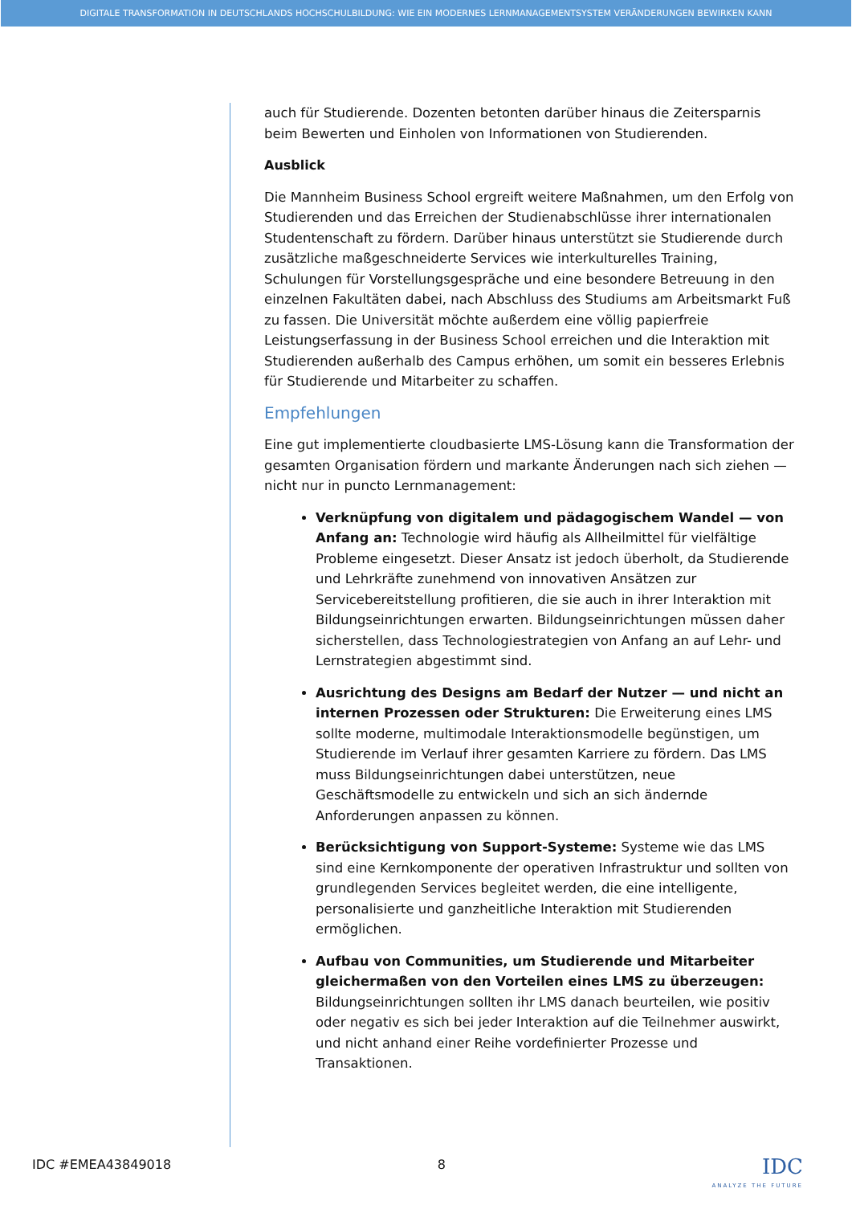DIGITALE TRANSFORMATION IN DEUTSCHLANDS HOCHSCHULBILDUNG: WIE EIN MODERNES LERNMANAGEMENTSYSTEM VERÄNDERUNGEN BEWIRKEN KANN
auch für Studierende. Dozenten betonten darüber hinaus die Zeitersparnis beim Bewerten und Einholen von Informationen von Studierenden.
Ausblick
Die Mannheim Business School ergreift weitere Maßnahmen, um den Erfolg von Studierenden und das Erreichen der Studienabschlüsse ihrer internationalen Studentenschaft zu fördern. Darüber hinaus unterstützt sie Studierende durch zusätzliche maßgeschneiderte Services wie interkulturelles Training, Schulungen für Vorstellungsgespräche und eine besondere Betreuung in den einzelnen Fakultäten dabei, nach Abschluss des Studiums am Arbeitsmarkt Fuß zu fassen. Die Universität möchte außerdem eine völlig papierfreie Leistungserfassung in der Business School erreichen und die Interaktion mit Studierenden außerhalb des Campus erhöhen, um somit ein besseres Erlebnis für Studierende und Mitarbeiter zu schaffen.
Empfehlungen
Eine gut implementierte cloudbasierte LMS-Lösung kann die Transformation der gesamten Organisation fördern und markante Änderungen nach sich ziehen — nicht nur in puncto Lernmanagement:
Verknüpfung von digitalem und pädagogischem Wandel — von Anfang an: Technologie wird häufig als Allheilmittel für vielfältige Probleme eingesetzt. Dieser Ansatz ist jedoch überholt, da Studierende und Lehrkräfte zunehmend von innovativen Ansätzen zur Servicebereitstellung profitieren, die sie auch in ihrer Interaktion mit Bildungseinrichtungen erwarten. Bildungseinrichtungen müssen daher sicherstellen, dass Technologiestrategien von Anfang an auf Lehr- und Lernstrategien abgestimmt sind.
Ausrichtung des Designs am Bedarf der Nutzer — und nicht an internen Prozessen oder Strukturen: Die Erweiterung eines LMS sollte moderne, multimodale Interaktionsmodelle begünstigen, um Studierende im Verlauf ihrer gesamten Karriere zu fördern. Das LMS muss Bildungseinrichtungen dabei unterstützen, neue Geschäftsmodelle zu entwickeln und sich an sich ändernde Anforderungen anpassen zu können.
Berücksichtigung von Support-Systeme: Systeme wie das LMS sind eine Kernkomponente der operativen Infrastruktur und sollten von grundlegenden Services begleitet werden, die eine intelligente, personalisierte und ganzheitliche Interaktion mit Studierenden ermöglichen.
Aufbau von Communities, um Studierende und Mitarbeiter gleichermaßen von den Vorteilen eines LMS zu überzeugen: Bildungseinrichtungen sollten ihr LMS danach beurteilen, wie positiv oder negativ es sich bei jeder Interaktion auf die Teilnehmer auswirkt, und nicht anhand einer Reihe vordefinierter Prozesse und Transaktionen.
IDC #EMEA43849018 8
IDC
ANALYZE THE FUTURE